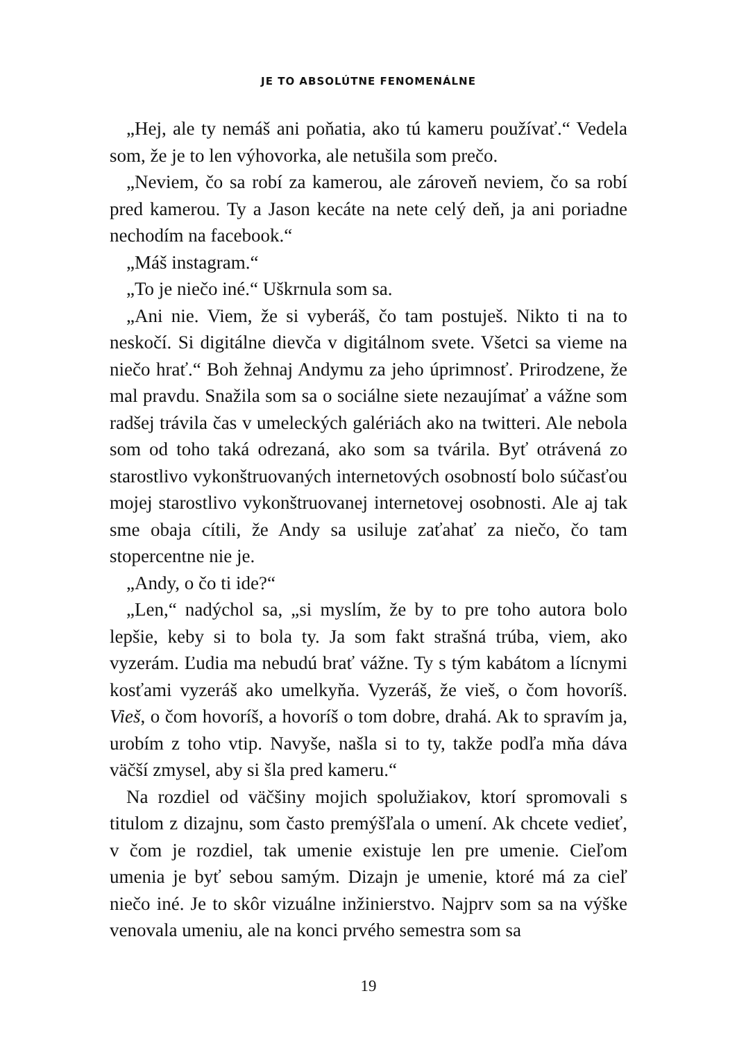JE TO ABSOLÚTNE FENOMENÁLNE
„Hej, ale ty nemáš ani poňatia, ako tú kameru používať.“ Vedela som, že je to len výhovorka, ale netušila som prečo.
„Neviem, čo sa robí za kamerou, ale zároveň neviem, čo sa robí pred kamerou. Ty a Jason kecáte na nete celý deň, ja ani poriadne nechodím na facebook.“
„Máš instagram.“
„To je niečo iné.“ Uškrnula som sa.
„Ani nie. Viem, že si vyberáš, čo tam postuješ. Nikto ti na to neskočí. Si digitálne dievča v digitálnom svete. Všetci sa vieme na niečo hrať.“ Boh žehnaj Andymu za jeho úprimnosť. Prirodzene, že mal pravdu. Snažila som sa o sociálne siete nezaujímať a vážne som radšej trávila čas v umeleckých galériách ako na twitteri. Ale nebola som od toho taká odrezaná, ako som sa tvárila. Byť otrávená zo starostlivo vykonštruovaných internetových osobností bolo súčasťou mojej starostlivo vykonštruovanej internetovej osobnosti. Ale aj tak sme obaja cítili, že Andy sa usiluje zaťahať za niečo, čo tam stopercentne nie je.
„Andy, o čo ti ide?“
„Len,“ nadýchol sa, „si myslím, že by to pre toho autora bolo lepšie, keby si to bola ty. Ja som fakt strašná trúba, viem, ako vyzerám. Ľudia ma nebudú brať vážne. Ty s tým kabátom a lícnymi kosťami vyzeráš ako umelkyňa. Vyzeráš, že vieš, o čom hovoríš. Vieš, o čom hovoríš, a hovoríš o tom dobre, drahá. Ak to spravím ja, urobím z toho vtip. Navyše, našla si to ty, takže podľa mňa dáva väčší zmysel, aby si šla pred kameru.“
Na rozdiel od väčšiny mojich spolužiakov, ktorí spromovali s titulom z dizajnu, som často premýšľala o umení. Ak chcete vedieť, v čom je rozdiel, tak umenie existuje len pre umenie. Cieľom umenia je byť sebou samým. Dizajn je umenie, ktoré má za cieľ niečo iné. Je to skôr vizuálne inžinierstvo. Najprv som sa na výške venovala umeniu, ale na konci prvého semestra som sa
19